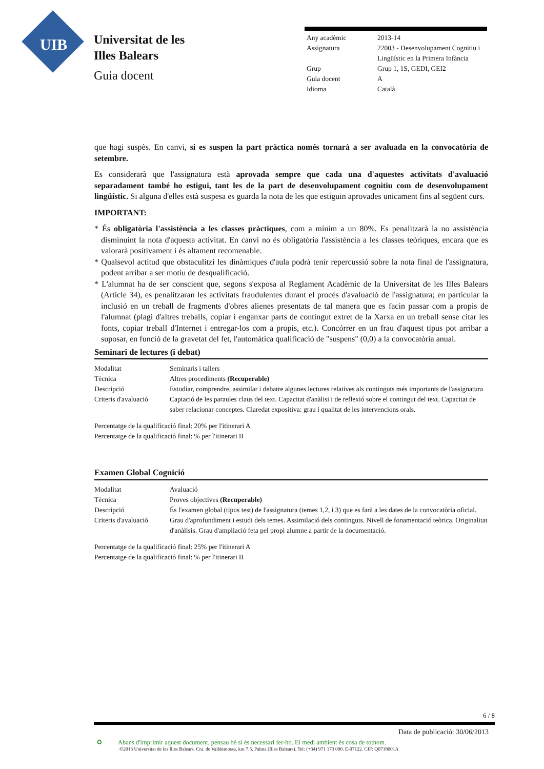UIB
Universitat de les
Illes Balears
Guia docent
| Any acadèmic | 2013-14 |
| Assignatura | 22003 - Desenvolupament Cognitiu i Lingüístic en la Primera Infància |
| Grup | Grup 1, 1S, GEDI, GEI2 |
| Guia docent | A |
| Idioma | Català |
que hagi suspès. En canvi, si es suspen la part pràctica només tornarà a ser avaluada en la convocatòria de setembre.
Es considerarà que l'assignatura està aprovada sempre que cada una d'aquestes activitats d'avaluació separadament també ho estigui, tant les de la part de desenvolupament cognitiu com de desenvolupament lingüístic. Si alguna d'elles està suspesa es guarda la nota de les que estiguin aprovades unicament fins al següent curs.
IMPORTANT:
* És obligatòria l'assistència a les classes pràctiques, com a mínim a un 80%. Es penalitzarà la no assistència disminuint la nota d'aquesta activitat. En canvi no és obligatòria l'assistència a les classes teòriques, encara que es valorarà positivament i és altament recomenable.
* Qualsevol actitud que obstaculitzi les dinàmiques d'aula podrà tenir repercussió sobre la nota final de l'assignatura, podent arribar a ser motiu de desqualificació.
* L'alumnat ha de ser conscient que, segons s'exposa al Reglament Acadèmic de la Universitat de les Illes Balears (Article 34), es penalitzaran les activitats fraudulentes durant el procés d'avaluació de l'assignatura; en particular la inclusió en un treball de fragments d'obres alienes presentats de tal manera que es facin passar com a propis de l'alumnat (plagi d'altres treballs, copiar i enganxar parts de contingut extret de la Xarxa en un treball sense citar les fonts, copiar treball d'Internet i entregar-los com a propis, etc.). Concórrer en un frau d'aquest tipus pot arribar a suposar, en funció de la gravetat del fet, l'automàtica qualificació de "suspens" (0,0) a la convocatòria anual.
Seminari de lectures (i debat)
| Modalitat | Seminaris i tallers |
| Tècnica | Altres procediments (Recuperable) |
| Descripció | Estudiar, comprendre, assimilar i debatre algunes lectures relatives als continguts més importants de l'assignatura |
| Criteris d'avaluació | Captació de les paraules claus del text. Capacitat d'anàlisi i de reflexió sobre el contingut del text. Capacitat de saber relacionar conceptes. Claredat expositiva: grau i qualitat de les intervencions orals. |
Percentatge de la qualificació final: 20% per l'itinerari A
Percentatge de la qualificació final: % per l'itinerari B
Examen Global Cognició
| Modalitat | Avaluació |
| Tècnica | Proves objectives (Recuperable) |
| Descripció | És l'examen global (tipus test) de l'assignatura (temes 1,2, i 3) que es farà a les dates de la convocatòria oficial. |
| Criteris d'avaluació | Grau d'aprofundiment i estudi dels temes. Assimilació dels continguts. Nivell de fonamentació teòrica. Originalitat d'anàlisis. Grau d'ampliació feta pel propi alumne a partir de la documentació. |
Percentatge de la qualificació final: 25% per l'itinerari A
Percentatge de la qualificació final: % per l'itinerari B
6 / 8
Data de publicació: 30/06/2013
♻ Abans d'imprimir aquest document, pensau bé si és necessari fer-ho. El medi ambient és cosa de tothom.
©2013 Universitat de les Illes Balears. Cra. de Valldemossa, km 7.5. Palma (Illes Balears). Tel: (+34) 971 173 000. E-07122. CIF: Q0718001A